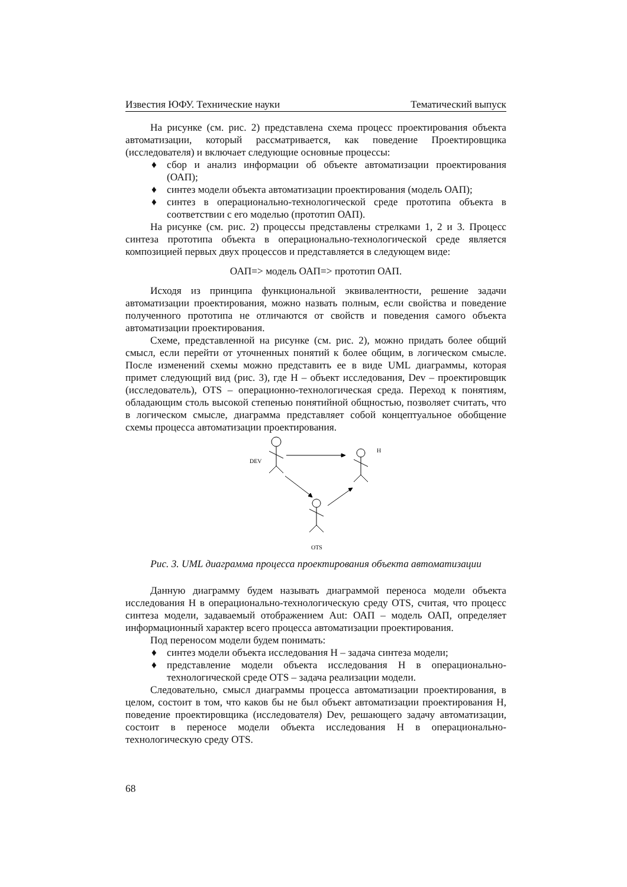Известия ЮФУ. Технические науки Тематический выпуск
На рисунке (см. рис. 2) представлена схема процесс проектирования объекта автоматизации, который рассматривается, как поведение Проектировщика (исследователя) и включает следующие основные процессы:
♦ сбор и анализ информации об объекте автоматизации проектирования (ОАП);
♦ синтез модели объекта автоматизации проектирования (модель ОАП);
♦ синтез в операционально-технологической среде прототипа объекта в соответствии с его моделью (прототип ОАП).
На рисунке (см. рис. 2) процессы представлены стрелками 1, 2 и 3. Процесс синтеза прототипа объекта в операционально-технологической среде является композицией первых двух процессов и представляется в следующем виде:
ОАП=> модель ОАП=> прототип ОАП.
Исходя из принципа функциональной эквивалентности, решение задачи автоматизации проектирования, можно назвать полным, если свойства и поведение полученного прототипа не отличаются от свойств и поведения самого объекта автоматизации проектирования.
Схеме, представленной на рисунке (см. рис. 2), можно придать более общий смысл, если перейти от уточненных понятий к более общим, в логическом смысле. После изменений схемы можно представить ее в виде UML диаграммы, которая примет следующий вид (рис. 3), где H – объект исследования, Dev – проектировщик (исследователь), OTS – операционно-технологическая среда. Переход к понятиям, обладающим столь высокой степенью понятийной общностью, позволяет считать, что в логическом смысле, диаграмма представляет собой концептуальное обобщение схемы процесса автоматизации проектирования.
DEV
H
OTS
Рис. 3. UML диаграмма процесса проектирования объекта автоматизации
Данную диаграмму будем называть диаграммой переноса модели объекта исследования H в операционально-технологическую среду OTS, считая, что процесс синтеза модели, задаваемый отображением Aut: ОАП – модель ОАП, определяет информационный характер всего процесса автоматизации проектирования.
Под переносом модели будем понимать:
♦ синтез модели объекта исследования H – задача синтеза модели;
♦ представление модели объекта исследования H в операционально-технологической среде OTS – задача реализации модели.
Следовательно, смысл диаграммы процесса автоматизации проектирования, в целом, состоит в том, что каков бы не был объект автоматизации проектирования H, поведение проектировщика (исследователя) Dev, решающего задачу автоматизации, состоит в переносе модели объекта исследования H в операционально-технологическую среду OTS.
68